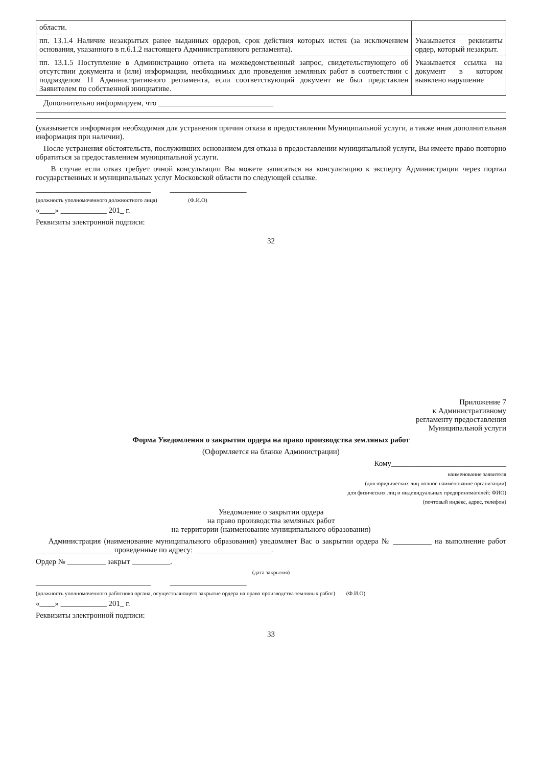| области. | |
| пп. 13.1.4 Наличие незакрытых ранее выданных ордеров, срок действия которых истек (за исключением основания, указанного в п.6.1.2 настоящего Административного регламента). | Указывается реквизиты ордер, который незакрыт. |
| пп. 13.1.5 Поступление в Администрацию ответа на межведомственный запрос, свидетельствующего об отсутствии документа и (или) информации, необходимых для проведения земляных работ в соответствии с подразделом 11 Административного регламента, если соответствующий документ не был представлен Заявителем по собственной инициативе. | Указывается ссылка на документ в котором выявлено нарушение |
Дополнительно информируем, что ______________________________
(указывается информация необходимая для устранения причин отказа в предоставлении Муниципальной услуги, а также иная дополнительная информация при наличии).
После устранения обстоятельств, послуживших основанием для отказа в предоставлении муниципальной услуги, Вы имеете право повторно обратиться за предоставлением муниципальной услуги.
В случае если отказ требует очной консультации Вы можете записаться на консультацию к эксперту Администрации через портал государственных и муниципальных услуг Московской области по следующей ссылке.
______________________________ ____________________
(должность уполномоченного должностного лица) (Ф.И.О)
«____» ____________ 201_ г.
Реквизиты электронной подписи:
32
Приложение 7
к Административному
регламенту предоставления
Муниципальной услуги
Форма Уведомления о закрытии ордера на право производства земляных работ
(Оформляется на бланке Администрации)
Кому______________________________
наименование заявителя
(для юридических лиц полное наименование организации)
для физических лиц и индивидуальных предпринимателей: ФИО)
(почтовый индекс, адрес, телефон)
Уведомление о закрытии ордера
на право производства земляных работ
на территории (наименование муниципального образования)
Администрация (наименование муниципального образования) уведомляет Вас о закрытии ордера № __________ на выполнение работ ____________________ проведенные по адресу: ____________________.
Ордер № __________ закрыт __________.
(дата закрытия)
______________________________ ____________________
(должность уполномоченного работника органа, осуществляющего закрытие ордера на право производства земляных работ) (Ф.И.О)
«____» ____________ 201_ г.
Реквизиты электронной подписи:
33